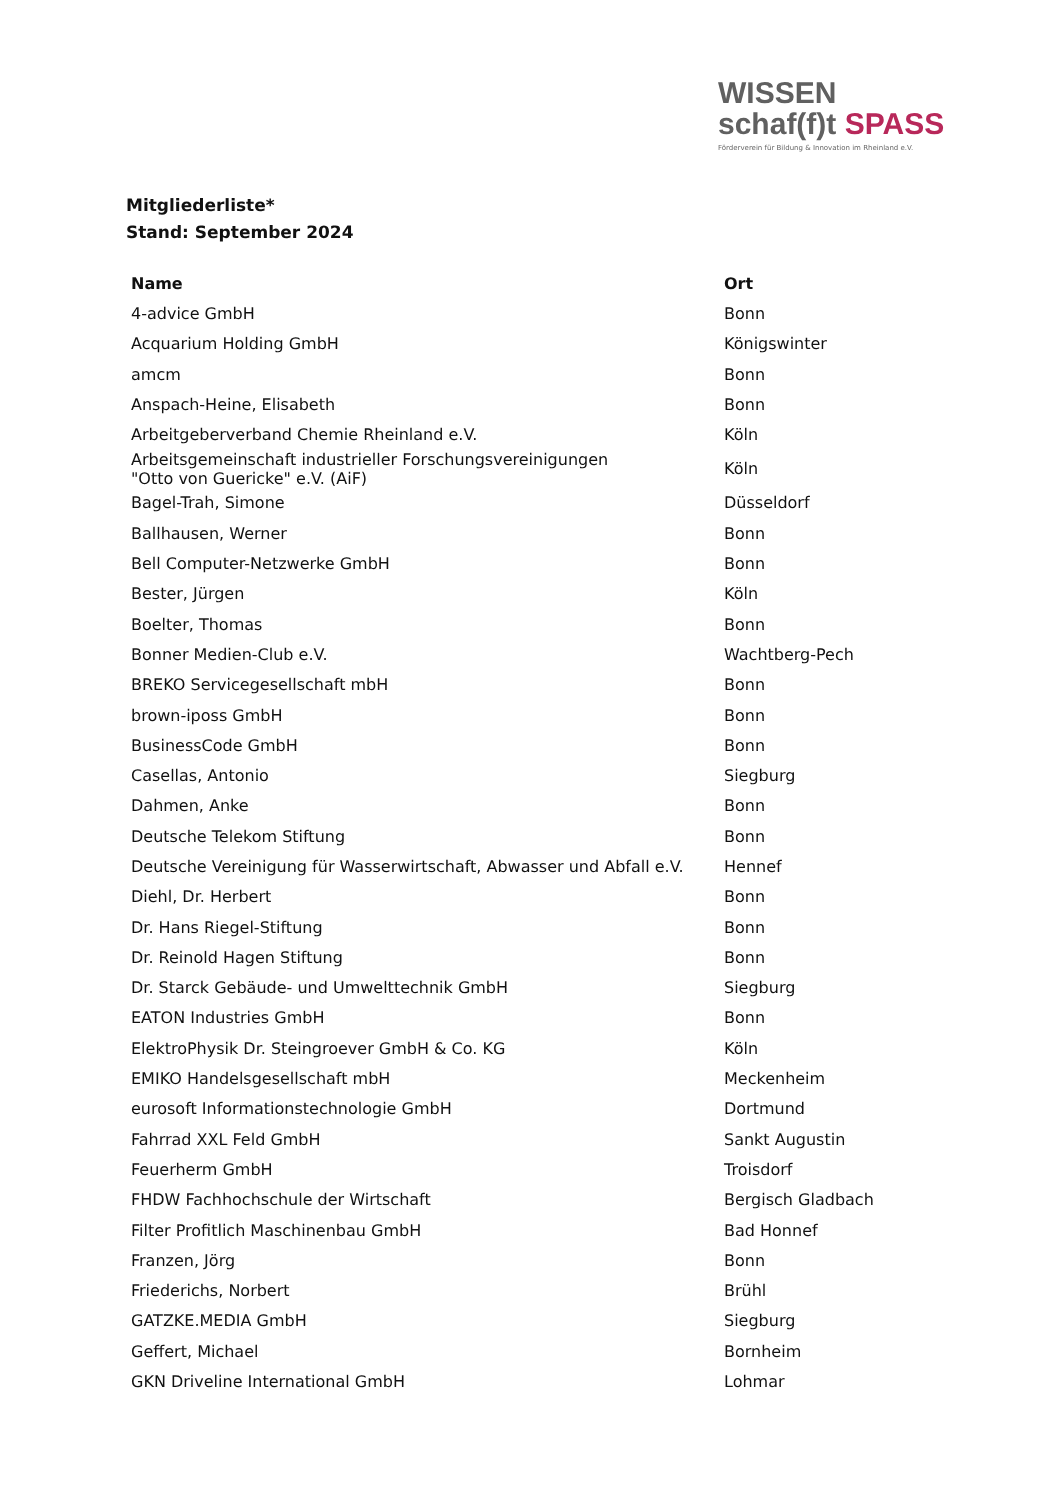WISSEN
schaf(f)t SPASS
Förderverein für Bildung & Innovation im Rheinland e.V.
Mitgliederliste*
Stand: September 2024
| Name | Ort |
| --- | --- |
| 4-advice GmbH | Bonn |
| Acquarium Holding GmbH | Königswinter |
| amcm | Bonn |
| Anspach-Heine, Elisabeth | Bonn |
| Arbeitgeberverband Chemie Rheinland e.V. | Köln |
| Arbeitsgemeinschaft industrieller Forschungsvereinigungen "Otto von Guericke" e.V. (AiF) | Köln |
| Bagel-Trah, Simone | Düsseldorf |
| Ballhausen, Werner | Bonn |
| Bell Computer-Netzwerke GmbH | Bonn |
| Bester, Jürgen | Köln |
| Boelter, Thomas | Bonn |
| Bonner Medien-Club e.V. | Wachtberg-Pech |
| BREKO Servicegesellschaft mbH | Bonn |
| brown-iposs GmbH | Bonn |
| BusinessCode GmbH | Bonn |
| Casellas, Antonio | Siegburg |
| Dahmen, Anke | Bonn |
| Deutsche Telekom Stiftung | Bonn |
| Deutsche Vereinigung für Wasserwirtschaft, Abwasser und Abfall e.V. | Hennef |
| Diehl, Dr. Herbert | Bonn |
| Dr. Hans Riegel-Stiftung | Bonn |
| Dr. Reinold Hagen Stiftung | Bonn |
| Dr. Starck Gebäude- und Umwelttechnik GmbH | Siegburg |
| EATON Industries GmbH | Bonn |
| ElektroPhysik Dr. Steingroever GmbH & Co. KG | Köln |
| EMIKO Handelsgesellschaft mbH | Meckenheim |
| eurosoft Informationstechnologie GmbH | Dortmund |
| Fahrrad XXL Feld GmbH | Sankt Augustin |
| Feuerherm GmbH | Troisdorf |
| FHDW Fachhochschule der Wirtschaft | Bergisch Gladbach |
| Filter Profitlich Maschinenbau GmbH | Bad Honnef |
| Franzen, Jörg | Bonn |
| Friederichs, Norbert | Brühl |
| GATZKE.MEDIA GmbH | Siegburg |
| Geffert, Michael | Bornheim |
| GKN Driveline International GmbH | Lohmar |